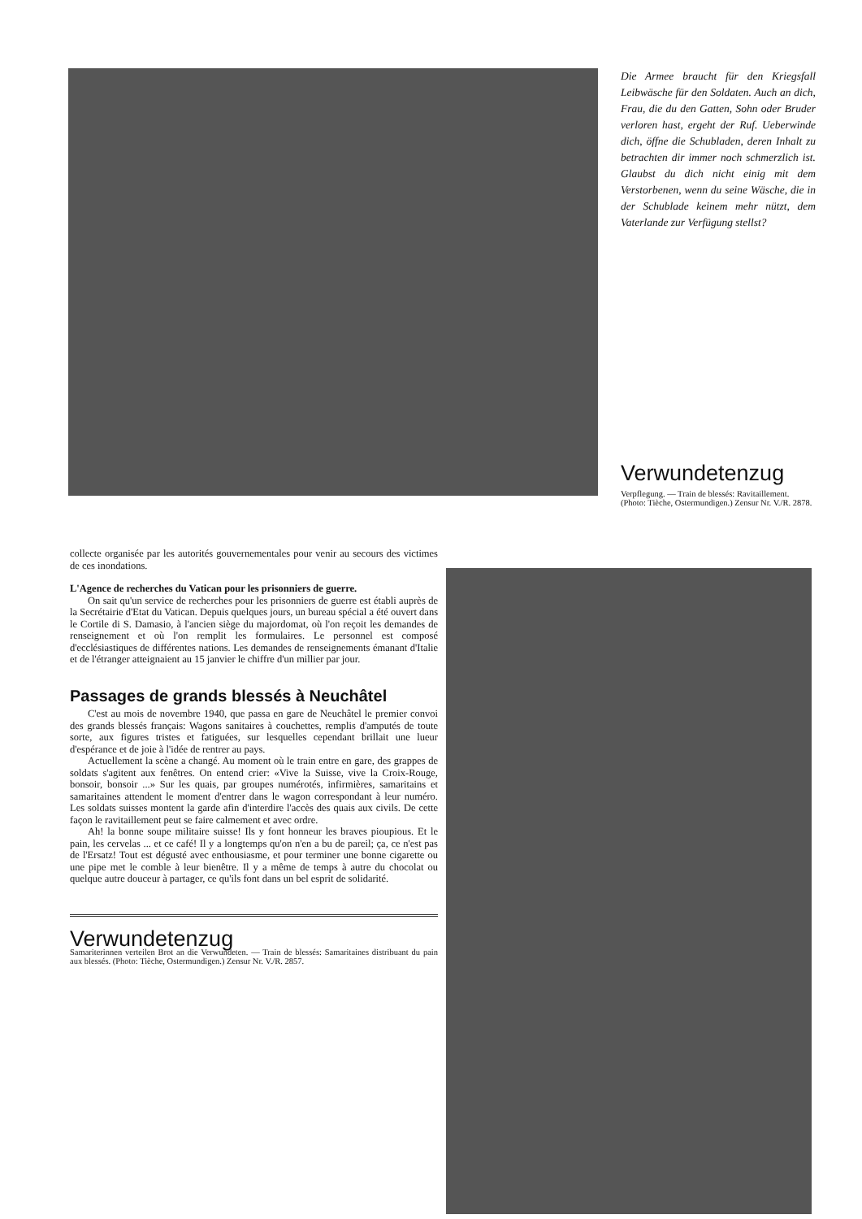Die Armee braucht für den Kriegsfall Leibwäsche für den Soldaten. Auch an dich, Frau, die du den Gatten, Sohn oder Bruder verloren hast, ergeht der Ruf. Ueberwinde dich, öffne die Schubladen, deren Inhalt zu betrachten dir immer noch schmerzlich ist. Glaubst du dich nicht einig mit dem Verstorbenen, wenn du seine Wäsche, die in der Schublade keinem mehr nützt, dem Vaterlande zur Verfügung stellst?
Verwundetenzug
Verpflegung. — Train de blessés: Ravitaillement. (Photo: Tièche, Ostermundigen.) Zensur Nr. V./R. 2878.
collecte organisée par les autorités gouvernementales pour venir au secours des victimes de ces inondations.
L'Agence de recherches du Vatican pour les prisonniers de guerre.
On sait qu'un service de recherches pour les prisonniers de guerre est établi auprès de la Secrétairie d'Etat du Vatican. Depuis quelques jours, un bureau spécial a été ouvert dans le Cortile di S. Damasio, à l'ancien siège du majordomat, où l'on reçoit les demandes de renseignement et où l'on remplit les formulaires. Le personnel est composé d'ecclésiastiques de différentes nations. Les demandes de renseignements émanant d'Italie et de l'étranger atteignaient au 15 janvier le chiffre d'un millier par jour.
Passages de grands blessés à Neuchâtel
C'est au mois de novembre 1940, que passa en gare de Neuchâtel le premier convoi des grands blessés français: Wagons sanitaires à couchettes, remplis d'amputés de toute sorte, aux figures tristes et fatiguées, sur lesquelles cependant brillait une lueur d'espérance et de joie à l'idée de rentrer au pays.
Actuellement la scène a changé. Au moment où le train entre en gare, des grappes de soldats s'agitent aux fenêtres. On entend crier: «Vive la Suisse, vive la Croix-Rouge, bonsoir, bonsoir ...» Sur les quais, par groupes numérotés, infirmières, samaritains et samaritaines attendent le moment d'entrer dans le wagon correspondant à leur numéro. Les soldats suisses montent la garde afin d'interdire l'accès des quais aux civils. De cette façon le ravitaillement peut se faire calmement et avec ordre.
Ah! la bonne soupe militaire suisse! Ils y font honneur les braves pioupious. Et le pain, les cervelas ... et ce café! Il y a longtemps qu'on n'en a bu de pareil; ça, ce n'est pas de l'Ersatz! Tout est dégusté avec enthousiasme, et pour terminer une bonne cigarette ou une pipe met le comble à leur bienêtre. Il y a même de temps à autre du chocolat ou quelque autre douceur à partager, ce qu'ils font dans un bel esprit de solidarité.
Verwundetenzug
Samariterinnen verteilen Brot an die Verwundeten. — Train de blessés: Samaritaines distribuant du pain aux blessés. (Photo: Tièche, Ostermundigen.) Zensur Nr. V./R. 2857.